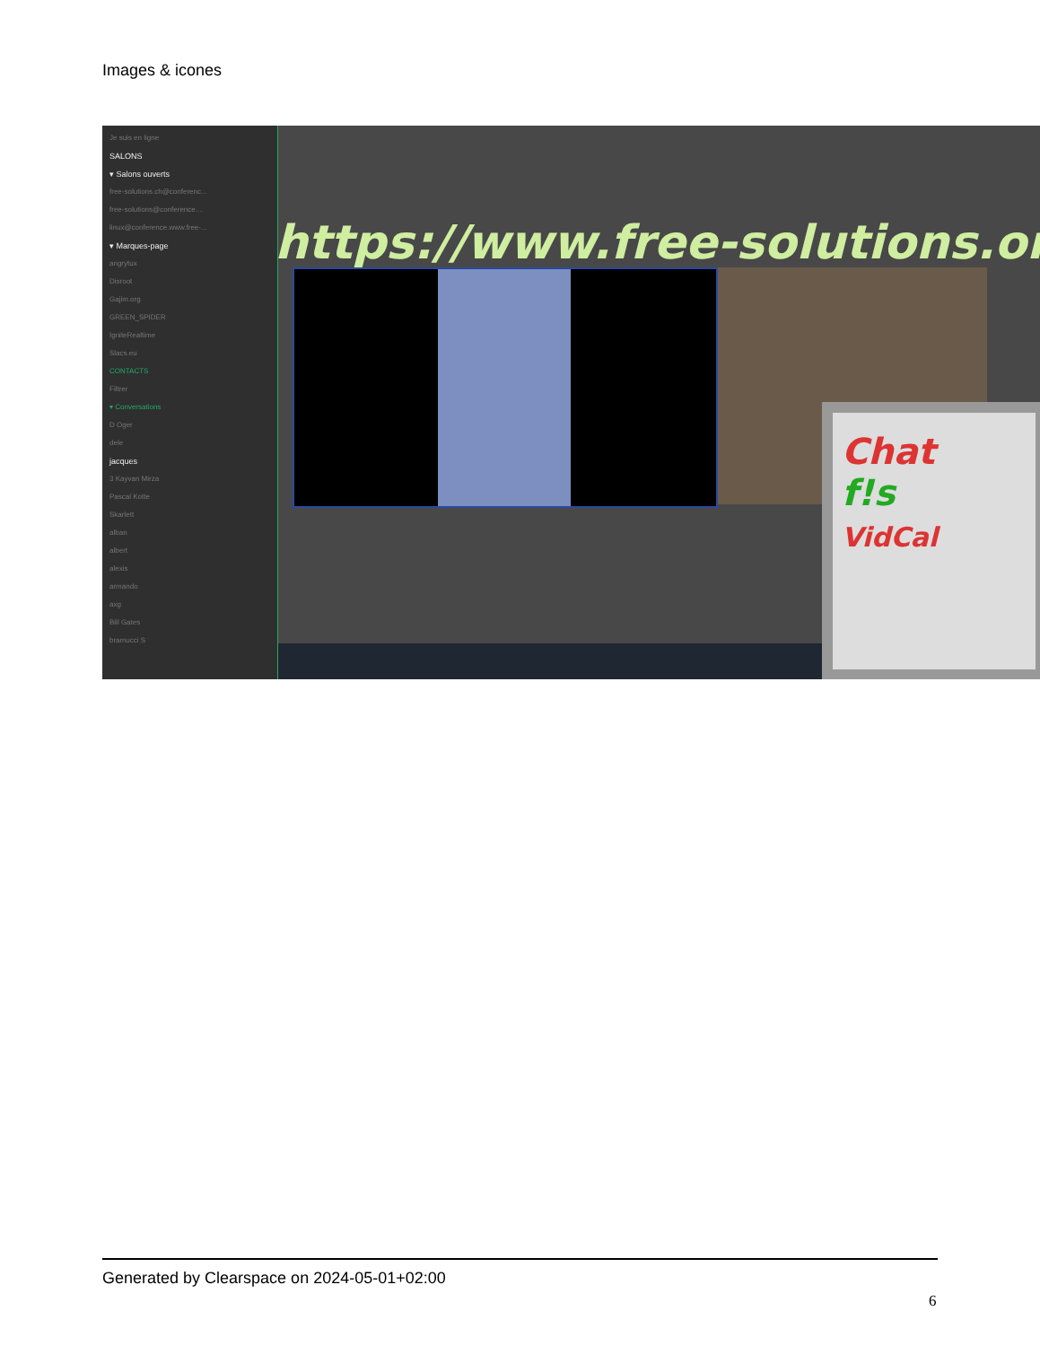Images & icones
Je suis en ligne
SALONS
▾ Salons ouverts
free-solutions.ch@conferenc...
free-solutions@conference....
linux@conference.www.free-...
▾ Marques-page
angrytux
Disroot
Gajim.org
GREEN_SPIDER
IgniteRealtime
Slacs.eu
CONTACTS
Filtrer
▾ Conversations
D Oger
dele
jacques
3 Kayvan Mirza
Pascal Kotte
Skarlett
alban
albert
alexis
armando
axg
Bill Gates
bramucci S
https://www.free-solutions.org/
Chat
f!s
VidCal
Generated by Clearspace on 2024-05-01+02:00
6